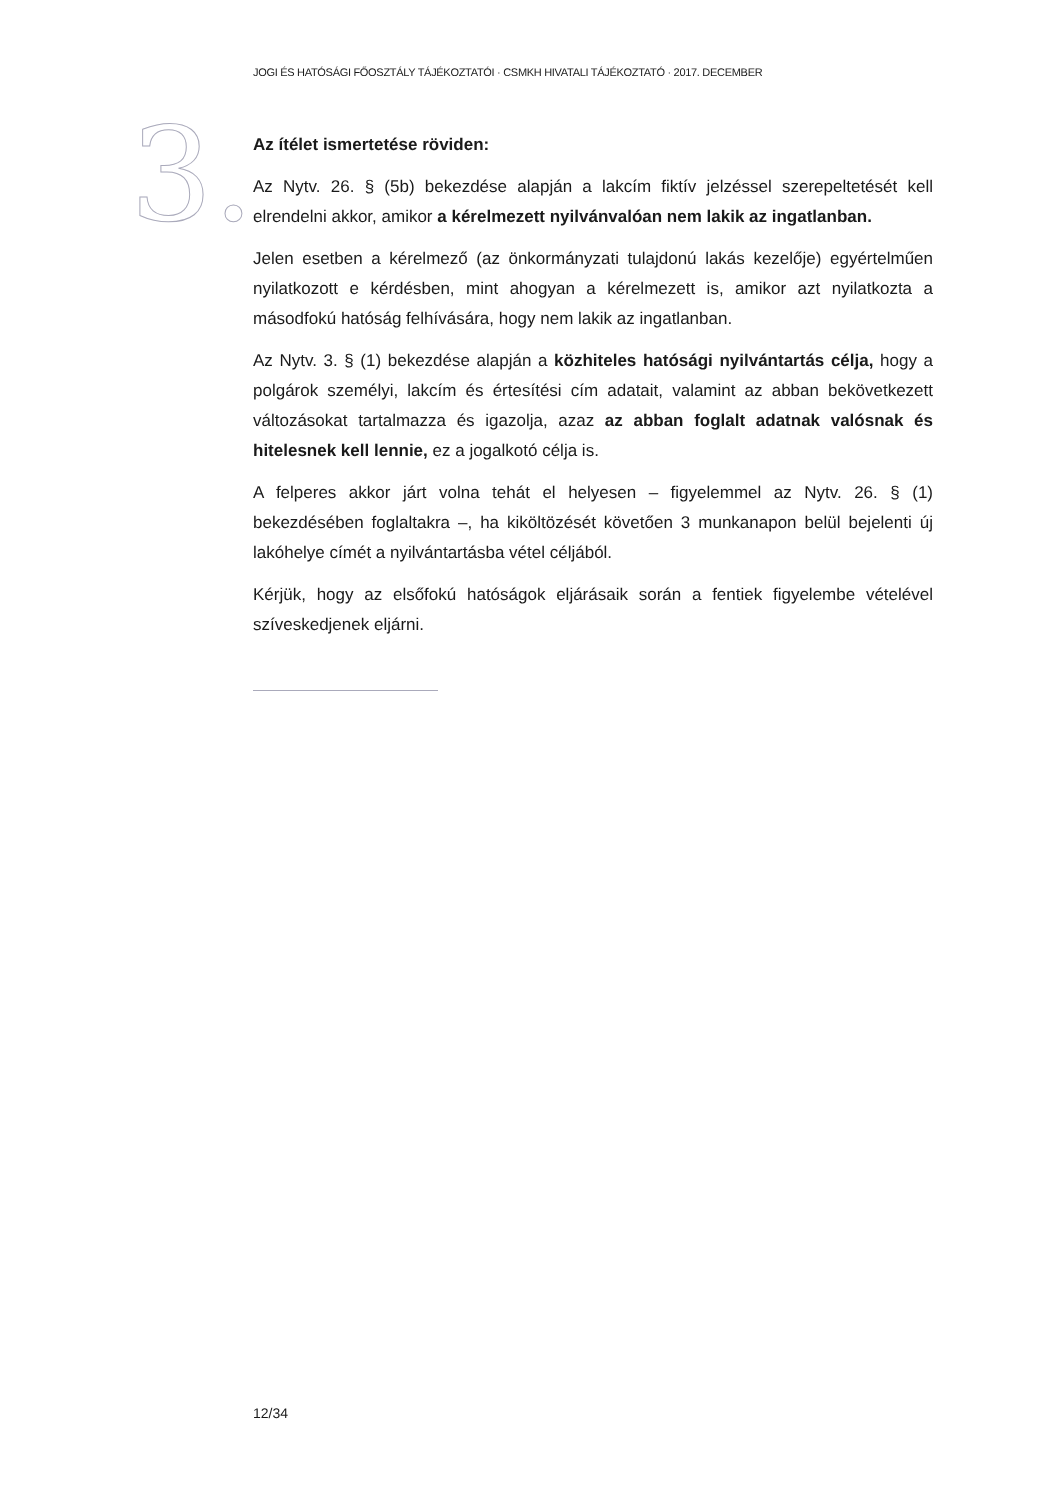JOGI ÉS HATÓSÁGI FŐOSZTÁLY TÁJÉKOZTATÓI · CSMKH HIVATALI TÁJÉKOZTATÓ · 2017. DECEMBER
3.
Az ítélet ismertetése röviden:
Az Nytv. 26. § (5b) bekezdése alapján a lakcím fiktív jelzéssel szerepeltetését kell elrendelni akkor, amikor a kérelmezett nyilvánvalóan nem lakik az ingatlanban.
Jelen esetben a kérelmező (az önkormányzati tulajdonú lakás kezelője) egyértelműen nyilatkozott e kérdésben, mint ahogyan a kérelmezett is, amikor azt nyilatkozta a másodfokú hatóság felhívására, hogy nem lakik az ingatlanban.
Az Nytv. 3. § (1) bekezdése alapján a közhiteles hatósági nyilvántartás célja, hogy a polgárok személyi, lakcím és értesítési cím adatait, valamint az abban bekövetkezett változásokat tartalmazza és igazolja, azaz az abban foglalt adatnak valósnak és hitelesnek kell lennie, ez a jogalkotó célja is.
A felperes akkor járt volna tehát el helyesen – figyelemmel az Nytv. 26. § (1) bekezdésében foglaltakra –, ha kiköltözését követően 3 munkanapon belül bejelenti új lakóhelye címét a nyilvántartásba vétel céljából.
Kérjük, hogy az elsőfokú hatóságok eljárásaik során a fentiek figyelembe vételével szíveskedjenek eljárni.
12/34